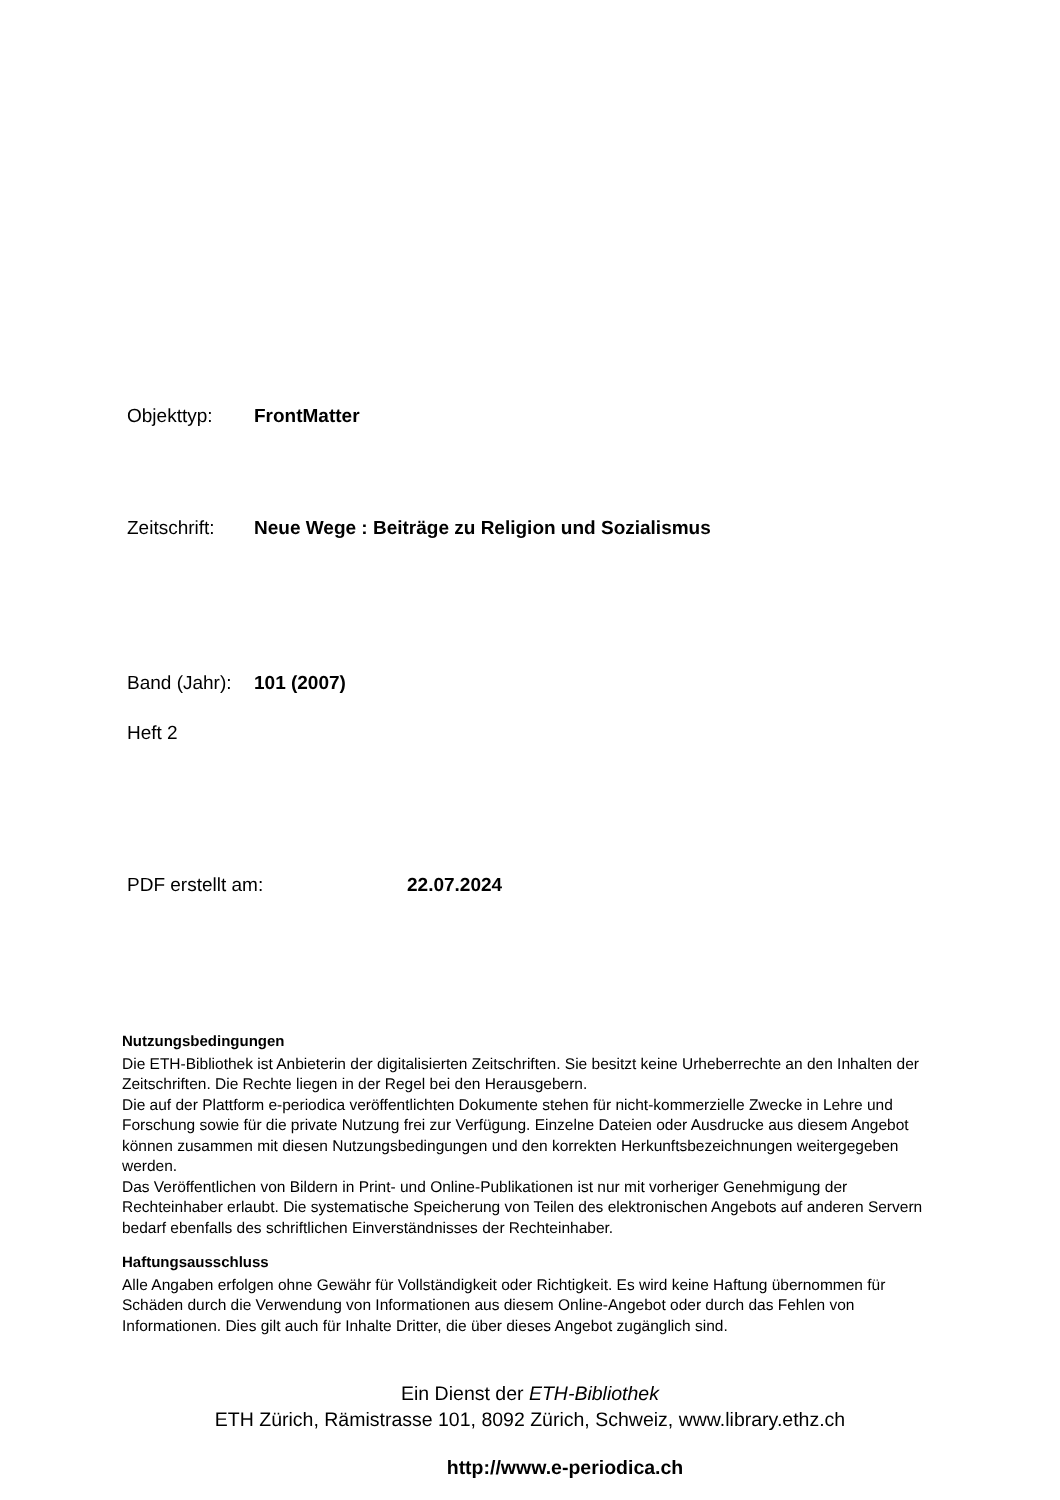Objekttyp: FrontMatter
Zeitschrift: Neue Wege : Beiträge zu Religion und Sozialismus
Band (Jahr): 101 (2007)
Heft 2
PDF erstellt am: 22.07.2024
Nutzungsbedingungen
Die ETH-Bibliothek ist Anbieterin der digitalisierten Zeitschriften. Sie besitzt keine Urheberrechte an den Inhalten der Zeitschriften. Die Rechte liegen in der Regel bei den Herausgebern.
Die auf der Plattform e-periodica veröffentlichten Dokumente stehen für nicht-kommerzielle Zwecke in Lehre und Forschung sowie für die private Nutzung frei zur Verfügung. Einzelne Dateien oder Ausdrucke aus diesem Angebot können zusammen mit diesen Nutzungsbedingungen und den korrekten Herkunftsbezeichnungen weitergegeben werden.
Das Veröffentlichen von Bildern in Print- und Online-Publikationen ist nur mit vorheriger Genehmigung der Rechteinhaber erlaubt. Die systematische Speicherung von Teilen des elektronischen Angebots auf anderen Servern bedarf ebenfalls des schriftlichen Einverständnisses der Rechteinhaber.
Haftungsausschluss
Alle Angaben erfolgen ohne Gewähr für Vollständigkeit oder Richtigkeit. Es wird keine Haftung übernommen für Schäden durch die Verwendung von Informationen aus diesem Online-Angebot oder durch das Fehlen von Informationen. Dies gilt auch für Inhalte Dritter, die über dieses Angebot zugänglich sind.
Ein Dienst der ETH-Bibliothek
ETH Zürich, Rämistrasse 101, 8092 Zürich, Schweiz, www.library.ethz.ch
http://www.e-periodica.ch